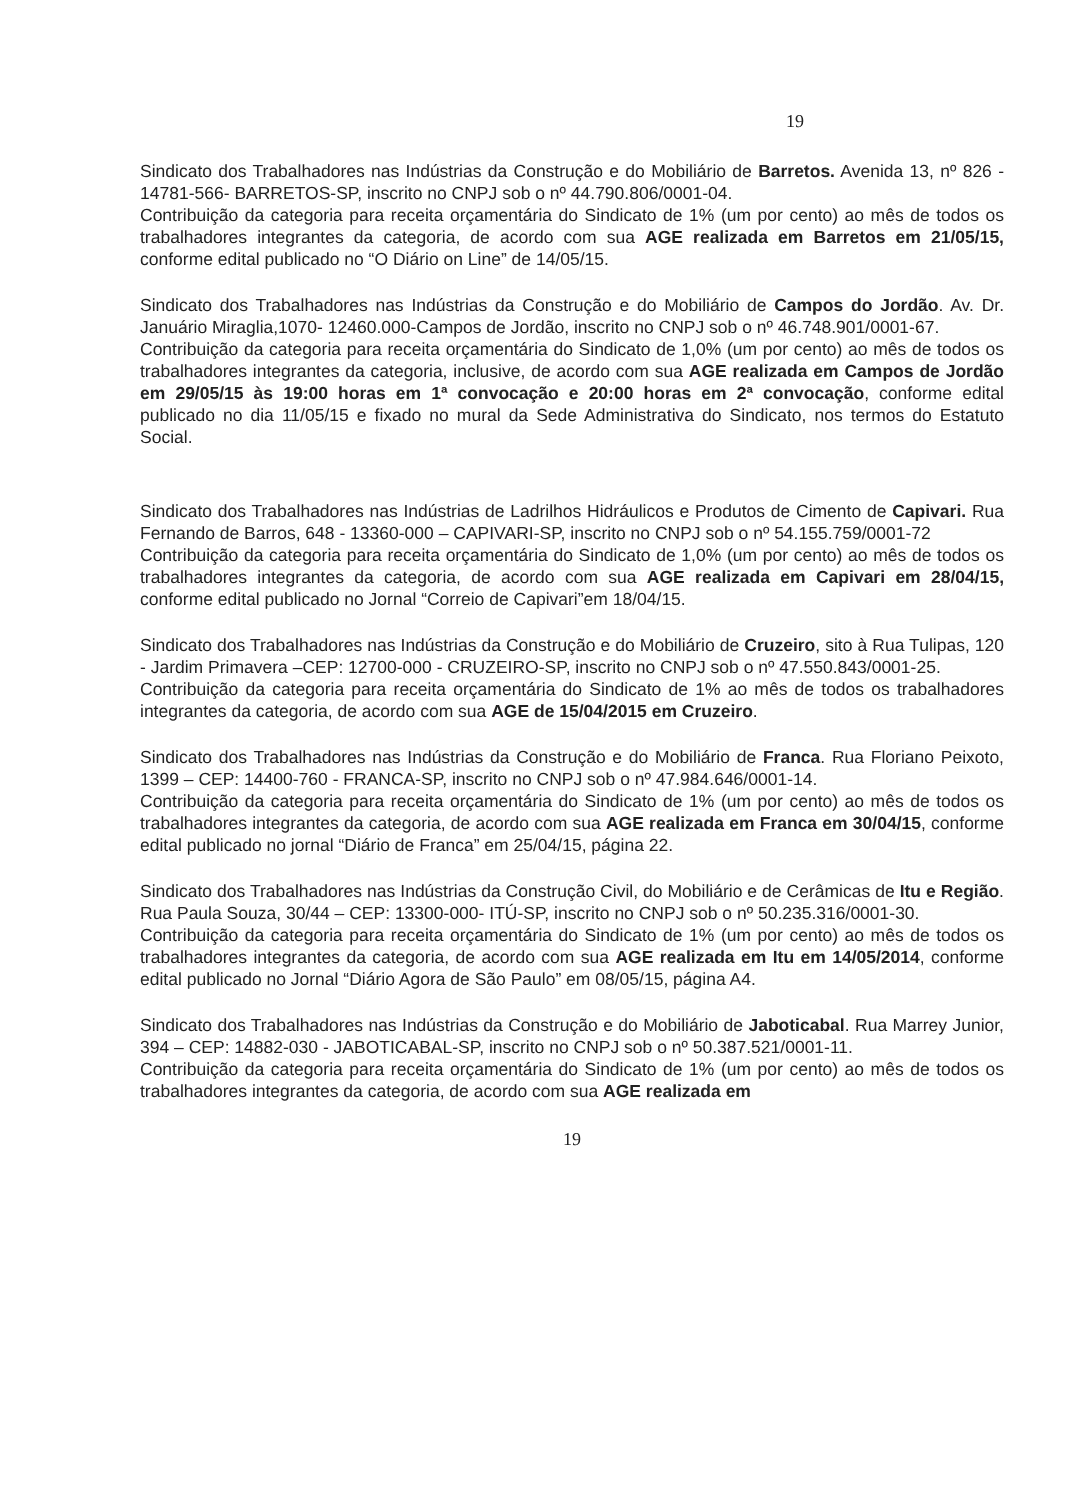19
Sindicato dos Trabalhadores nas Indústrias da Construção e do Mobiliário de Barretos. Avenida 13, nº 826 - 14781-566- BARRETOS-SP, inscrito no CNPJ sob o nº 44.790.806/0001-04.
Contribuição da categoria para receita orçamentária do Sindicato de 1% (um por cento) ao mês de todos os trabalhadores integrantes da categoria, de acordo com sua AGE realizada em Barretos em 21/05/15, conforme edital publicado no “O Diário on Line” de 14/05/15.
Sindicato dos Trabalhadores nas Indústrias da Construção e do Mobiliário de Campos do Jordão. Av. Dr. Januário Miraglia,1070- 12460.000-Campos de Jordão, inscrito no CNPJ sob o nº 46.748.901/0001-67.
Contribuição da categoria para receita orçamentária do Sindicato de 1,0% (um por cento) ao mês de todos os trabalhadores integrantes da categoria, inclusive, de acordo com sua AGE realizada em Campos de Jordão em 29/05/15 às 19:00 horas em 1ª convocação e 20:00 horas em 2ª convocação, conforme edital publicado no dia 11/05/15 e fixado no mural da Sede Administrativa do Sindicato, nos termos do Estatuto Social.
Sindicato dos Trabalhadores nas Indústrias de Ladrilhos Hidráulicos e Produtos de Cimento de Capivari. Rua Fernando de Barros, 648 - 13360-000 – CAPIVARI-SP, inscrito no CNPJ sob o nº 54.155.759/0001-72
Contribuição da categoria para receita orçamentária do Sindicato de 1,0% (um por cento) ao mês de todos os trabalhadores integrantes da categoria, de acordo com sua AGE realizada em Capivari em 28/04/15, conforme edital publicado no Jornal “Correio de Capivari”em 18/04/15.
Sindicato dos Trabalhadores nas Indústrias da Construção e do Mobiliário de Cruzeiro, sito à Rua Tulipas, 120 - Jardim Primavera –CEP: 12700-000 - CRUZEIRO-SP, inscrito no CNPJ sob o nº 47.550.843/0001-25.
Contribuição da categoria para receita orçamentária do Sindicato de 1% ao mês de todos os trabalhadores integrantes da categoria, de acordo com sua AGE de 15/04/2015 em Cruzeiro.
Sindicato dos Trabalhadores nas Indústrias da Construção e do Mobiliário de Franca. Rua Floriano Peixoto, 1399 – CEP: 14400-760 - FRANCA-SP, inscrito no CNPJ sob o nº 47.984.646/0001-14.
Contribuição da categoria para receita orçamentária do Sindicato de 1% (um por cento) ao mês de todos os trabalhadores integrantes da categoria, de acordo com sua AGE realizada em Franca em 30/04/15, conforme edital publicado no jornal “Diário de Franca” em 25/04/15, página 22.
Sindicato dos Trabalhadores nas Indústrias da Construção Civil, do Mobiliário e de Cerâmicas de Itu e Região. Rua Paula Souza, 30/44 – CEP: 13300-000- ITÚ-SP, inscrito no CNPJ sob o nº 50.235.316/0001-30.
Contribuição da categoria para receita orçamentária do Sindicato de 1% (um por cento) ao mês de todos os trabalhadores integrantes da categoria, de acordo com sua AGE realizada em Itu em 14/05/2014, conforme edital publicado no Jornal “Diário Agora de São Paulo” em 08/05/15, página A4.
Sindicato dos Trabalhadores nas Indústrias da Construção e do Mobiliário de Jaboticabal. Rua Marrey Junior, 394 – CEP: 14882-030 - JABOTICABAL-SP, inscrito no CNPJ sob o nº 50.387.521/0001-11.
Contribuição da categoria para receita orçamentária do Sindicato de 1% (um por cento) ao mês de todos os trabalhadores integrantes da categoria, de acordo com sua AGE realizada em
19